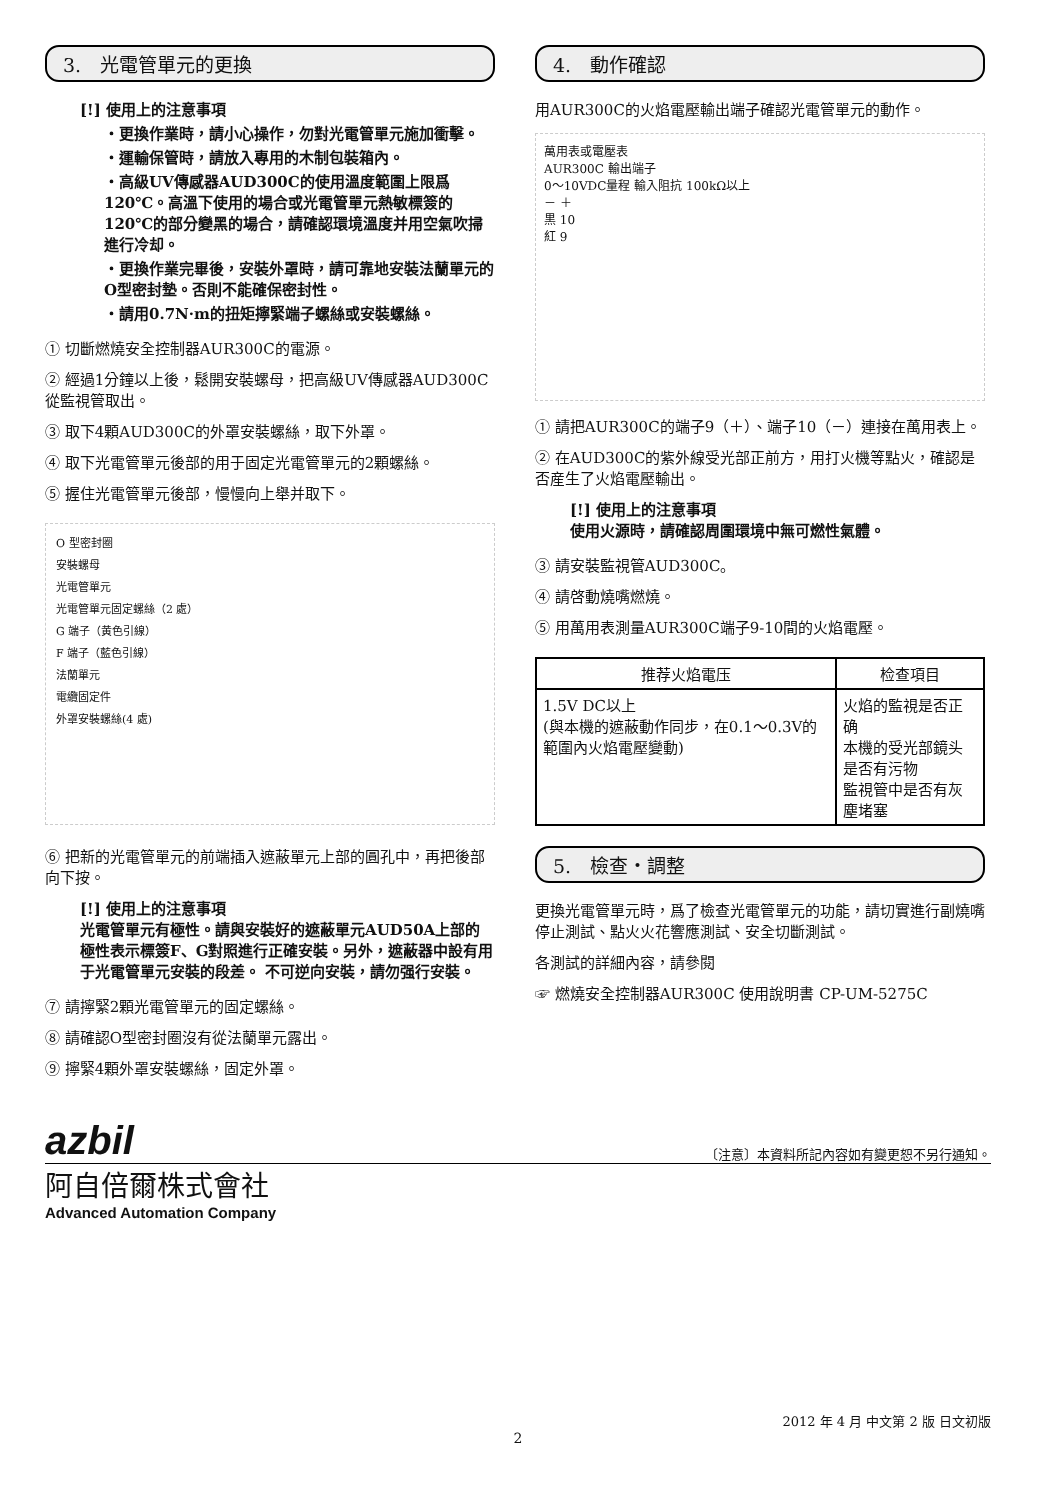3.　光電管單元的更換
[!] 使用上的注意事項
・更換作業時，請小心操作，勿對光電管單元施加衝擊。
・運輸保管時，請放入專用的木制包裝箱內。
・高級UV傳感器AUD300C的使用溫度範圍上限爲120℃。高溫下使用的場合或光電管單元熱敏標簽的120℃的部分變黑的場合，請確認環境溫度并用空氣吹掃進行冷却。
・更換作業完畢後，安裝外罩時，請可靠地安裝法蘭單元的O型密封墊。否則不能確保密封性。
・請用0.7N·m的扭矩擰緊端子螺絲或安裝螺絲。
① 切斷燃燒安全控制器AUR300C的電源。
② 經過1分鐘以上後，鬆開安裝螺母，把高級UV傳感器AUD300C從監視管取出。
③ 取下4顆AUD300C的外罩安裝螺絲，取下外罩。
④ 取下光電管單元後部的用于固定光電管單元的2顆螺絲。
⑤ 握住光電管單元後部，慢慢向上舉并取下。
O 型密封圈
安裝螺母
光電管單元
光電管單元固定螺絲（2 處）
G 端子（黄色引線）
F 端子（藍色引線）
法蘭單元
電纜固定件
外罩安裝螺絲(4 處)
⑥ 把新的光電管單元的前端插入遮蔽單元上部的圓孔中，再把後部向下按。
[!] 使用上的注意事項
光電管單元有極性。請與安裝好的遮蔽單元AUD50A上部的極性表示標簽F、G對照進行正確安裝。另外，遮蔽器中設有用于光電管單元安裝的段差。 不可逆向安裝，請勿强行安裝。
⑦ 請擰緊2顆光電管單元的固定螺絲。
⑧ 請確認O型密封圈沒有從法蘭單元露出。
⑨ 擰緊4顆外罩安裝螺絲，固定外罩。
4.　動作確認
用AUR300C的火焰電壓輸出端子確認光電管單元的動作。
萬用表或電壓表
AUR300C 輸出端子
0～10VDC量程 輸入阻抗 100kΩ以上
－ ＋
黒 10
紅 9
① 請把AUR300C的端子9（＋）、端子10（－）連接在萬用表上。
② 在AUD300C的紫外線受光部正前方，用打火機等點火，確認是否産生了火焰電壓輸出。
[!] 使用上的注意事項
使用火源時，請確認周圍環境中無可燃性氣體。
③ 請安裝監視管AUD300C。
④ 請啓動燒嘴燃燒。
⑤ 用萬用表測量AUR300C端子9-10間的火焰電壓。
| 推荐火焰電压 | 检查項目 |
| --- | --- |
| 1.5V DC以上 (與本機的遮蔽動作同步，在0.1～0.3V的範圍內火焰電壓變動) | 火焰的監視是否正确 本機的受光部鏡头是否有污物 監視管中是否有灰塵堵塞 |
5.　檢查・調整
更換光電管單元時，爲了檢查光電管單元的功能，請切實進行副燒嘴停止測試、點火火花響應測試、安全切斷測試。
各測試的詳細內容，請參閱
☞ 燃燒安全控制器AUR300C 使用說明書 CP-UM-5275C
azbil 〔注意〕本資料所記內容如有變更恕不另行通知。
阿自倍爾株式會社
Advanced Automation Company
2012 年 4 月 中文第 2 版 日文初版
2